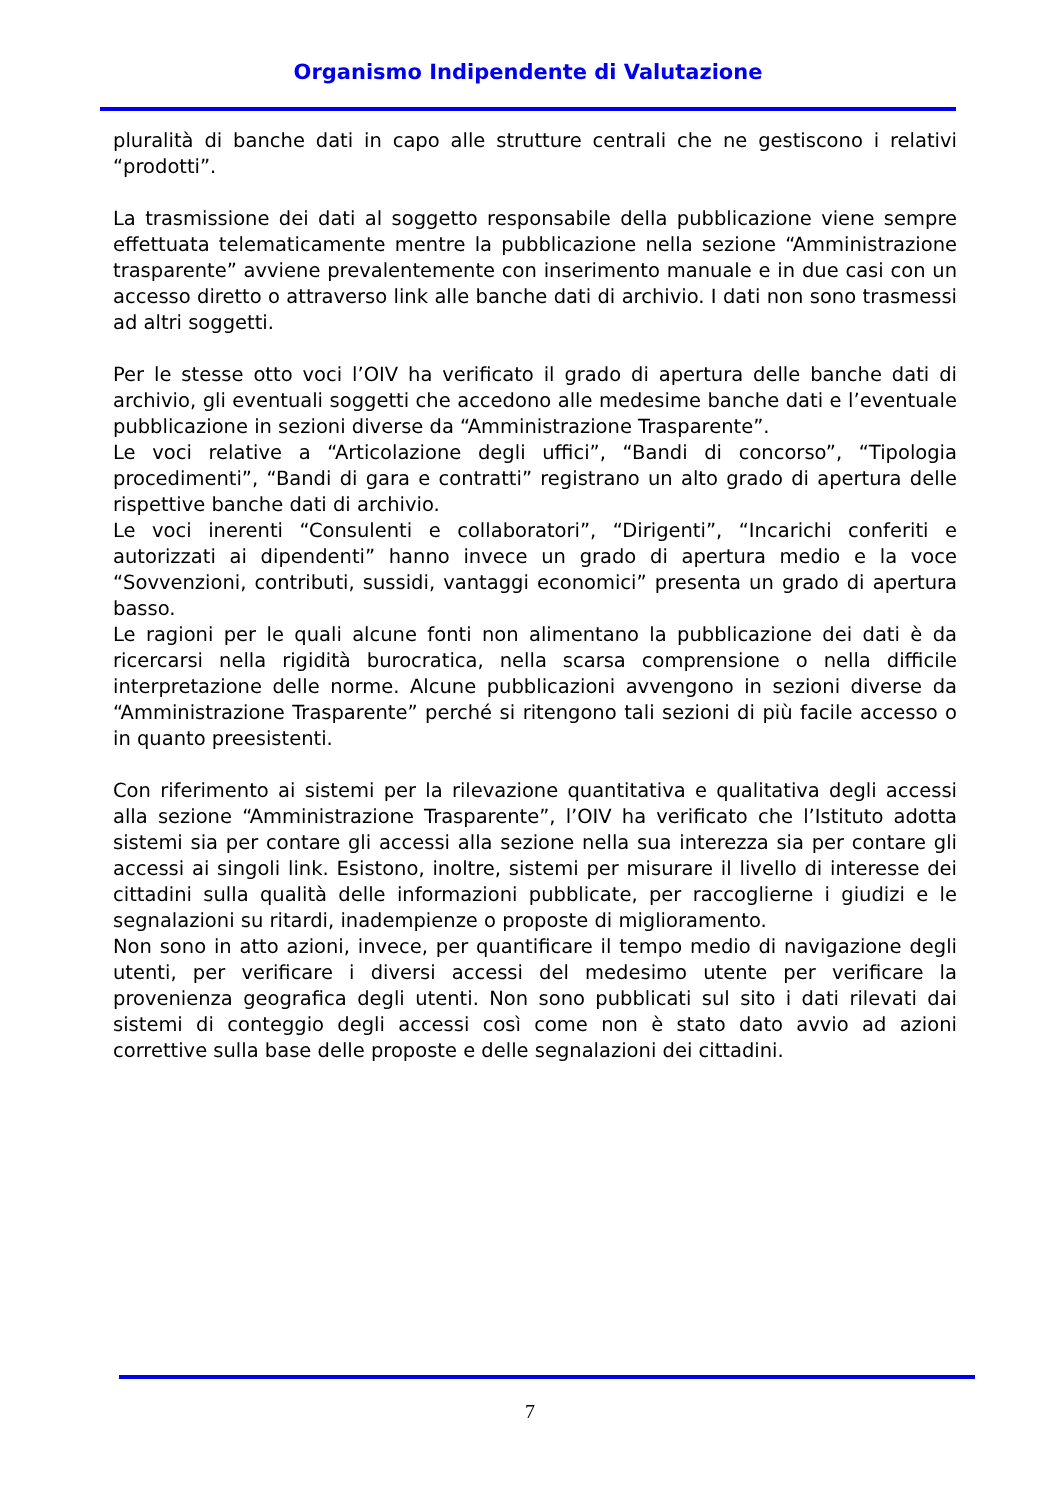Organismo Indipendente di Valutazione
pluralità di banche dati in capo alle strutture centrali che ne gestiscono i relativi “prodotti”.
La trasmissione dei dati al soggetto responsabile della pubblicazione viene sempre effettuata telematicamente mentre la pubblicazione nella sezione “Amministrazione trasparente” avviene prevalentemente con inserimento manuale e in due casi con un accesso diretto o attraverso link alle banche dati di archivio. I dati non sono trasmessi ad altri soggetti.
Per le stesse otto voci l’OIV ha verificato il grado di apertura delle banche dati di archivio, gli eventuali soggetti che accedono alle medesime banche dati e l’eventuale pubblicazione in sezioni diverse da “Amministrazione Trasparente”.
Le voci relative a “Articolazione degli uffici”, “Bandi di concorso”, “Tipologia procedimenti”, “Bandi di gara e contratti” registrano un alto grado di apertura delle rispettive banche dati di archivio.
Le voci inerenti “Consulenti e collaboratori”, “Dirigenti”, “Incarichi conferiti e autorizzati ai dipendenti” hanno invece un grado di apertura medio e la voce “Sovvenzioni, contributi, sussidi, vantaggi economici” presenta un grado di apertura basso.
Le ragioni per le quali alcune fonti non alimentano la pubblicazione dei dati è da ricercarsi nella rigidità burocratica, nella scarsa comprensione o nella difficile interpretazione delle norme. Alcune pubblicazioni avvengono in sezioni diverse da “Amministrazione Trasparente” perché si ritengono tali sezioni di più facile accesso o in quanto preesistenti.
Con riferimento ai sistemi per la rilevazione quantitativa e qualitativa degli accessi alla sezione “Amministrazione Trasparente”, l’OIV ha verificato che l’Istituto adotta sistemi sia per contare gli accessi alla sezione nella sua interezza sia per contare gli accessi ai singoli link. Esistono, inoltre, sistemi per misurare il livello di interesse dei cittadini sulla qualità delle informazioni pubblicate, per raccoglierne i giudizi e le segnalazioni su ritardi, inadempienze o proposte di miglioramento.
Non sono in atto azioni, invece, per quantificare il tempo medio di navigazione degli utenti, per verificare i diversi accessi del medesimo utente per verificare la provenienza geografica degli utenti. Non sono pubblicati sul sito i dati rilevati dai sistemi di conteggio degli accessi così come non è stato dato avvio ad azioni correttive sulla base delle proposte e delle segnalazioni dei cittadini.
7